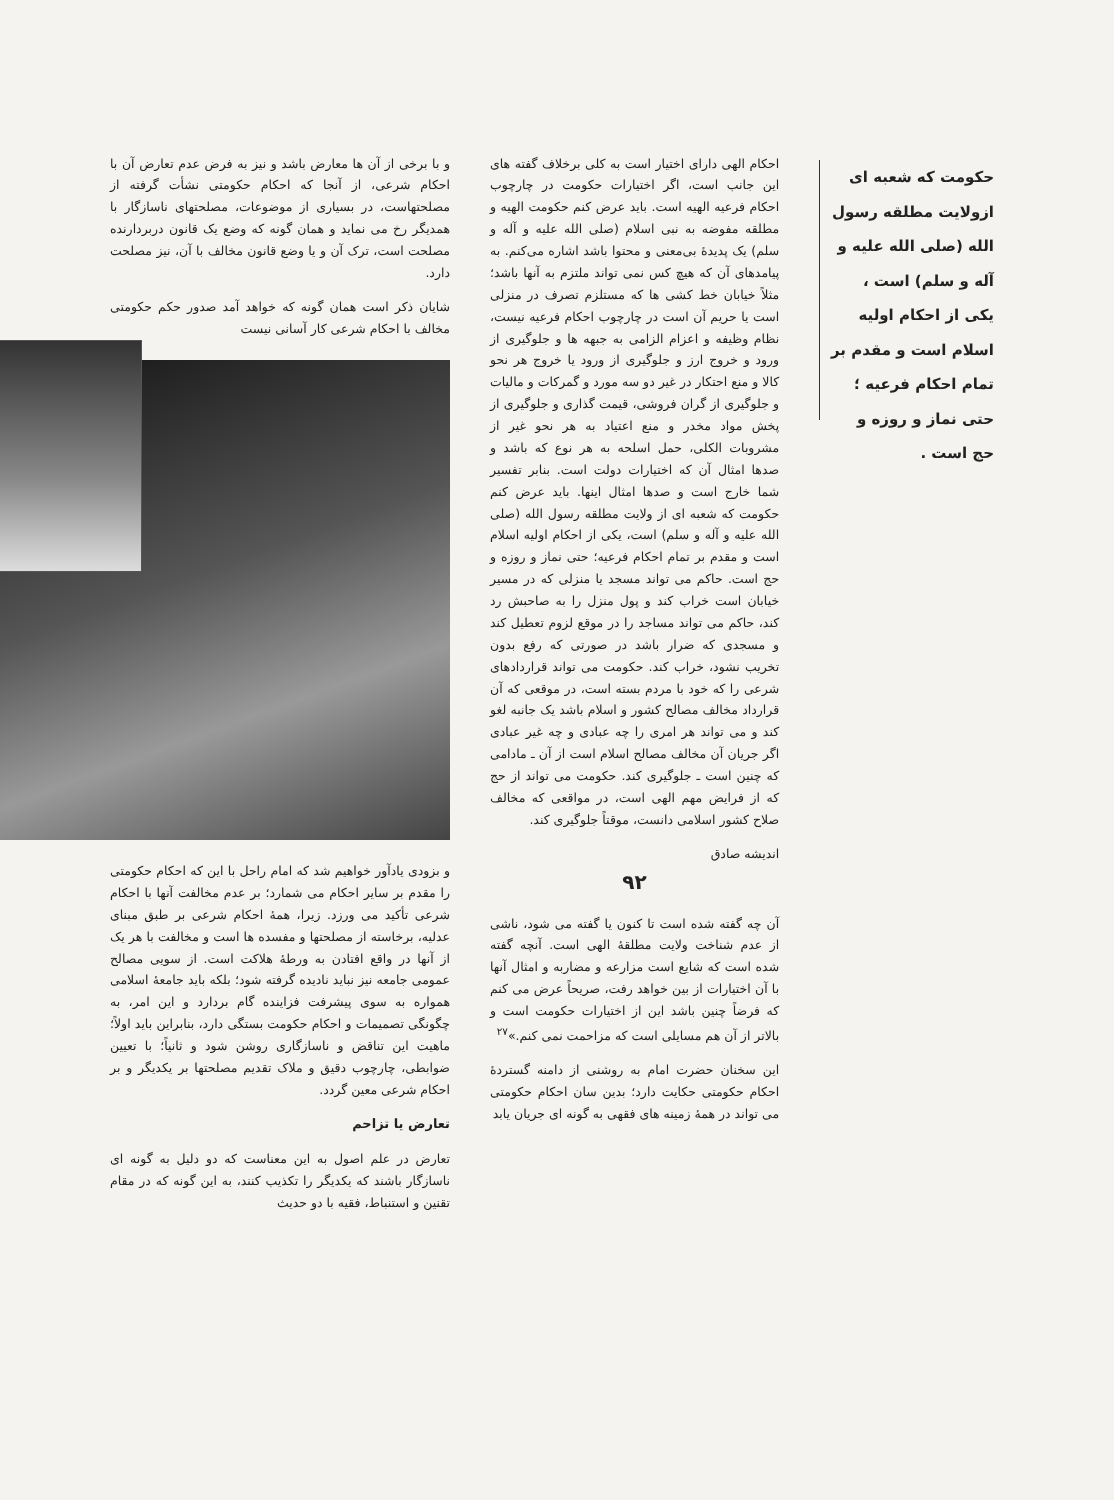حکومت که شعبه ای ازولایت مطلقه رسول الله (صلی الله علیه و آله و سلم) است ، یکی از احکام اولیه اسلام است و مقدم بر تمام احکام فرعیه ؛ حتی نماز و روزه و حج است .
احکام الهی دارای اختیار است به کلی برخلاف گفته های این جانب است، اگر اختیارات حکومت در چارچوب احکام فرعیه الهیه است. باید عرض کنم حکومت الهیه و مطلقه مفوضه به نبی اسلام (صلی الله علیه و آله و سلم) یک پدیدهٔ بی‌معنی و محتوا باشد اشاره می‌کنم. به پیامدهای آن که هیچ کس نمی تواند ملتزم به آنها باشد؛ مثلاً خیابان خط کشی ها که مستلزم تصرف در منزلی است یا حریم آن است در چارچوب احکام فرعیه نیست، نظام وظیفه و اعزام الزامی به جبهه ها و جلوگیری از ورود و خروج ارز و جلوگیری از ورود یا خروج هر نحو کالا و منع احتکار در غیر دو سه مورد و گمرکات و مالیات و جلوگیری از گران فروشی، قیمت گذاری و جلوگیری از پخش مواد مخدر و منع اعتیاد به هر نحو غیر از مشروبات الکلی، حمل اسلحه به هر نوع که باشد و صدها امثال آن که اختیارات دولت است. بنابر تفسیر شما خارج است و صدها امثال اینها. باید عرض کنم حکومت که شعبه ای از ولایت مطلقه رسول الله (صلی الله علیه و آله و سلم) است، یکی از احکام اولیه اسلام است و مقدم بر تمام احکام فرعیه؛ حتی نماز و روزه و حج است. حاکم می تواند مسجد یا منزلی که در مسیر خیابان است خراب کند و پول منزل را به صاحبش رد کند، حاکم می تواند مساجد را در موقع لزوم تعطیل کند و مسجدی که ضرار باشد در صورتی که رفع بدون تخریب نشود، خراب کند. حکومت می تواند قراردادهای شرعی را که خود با مردم بسته است، در موقعی که آن قرارداد مخالف مصالح کشور و اسلام باشد یک جانبه لغو کند و می تواند هر امری را چه عبادی و چه غیر عبادی اگر جریان آن مخالف مصالح اسلام است از آن ـ مادامی که چنین است ـ جلوگیری کند. حکومت می تواند از حج که از فرایض مهم الهی است، در مواقعی که مخالف صلاح کشور اسلامی دانست، موقتاً جلوگیری کند.
اندیشه صادق
۹۲
آن چه گفته شده است تا کنون یا گفته می شود، ناشی از عدم شناخت ولایت مطلقهٔ الهی است. آنچه گفته شده است که شایع است مزارعه و مضاربه و امثال آنها با آن اختیارات از بین خواهد رفت، صریحاً عرض می کنم که فرضاً چنین باشد این از اختیارات حکومت است و بالاتر از آن هم مسایلی است که مزاحمت نمی کنم.»<sup>۲۷</sup>
این سخنان حضرت امام به روشنی از دامنه گستردهٔ احکام حکومتی حکایت دارد؛ بدین سان احکام حکومتی می تواند در همهٔ زمینه های فقهی به گونه ای جریان یابد
و با برخی از آن ها معارض باشد و نیز به فرض عدم تعارض آن با احکام شرعی، از آنجا که احکام حکومتی نشأت گرفته از مصلحتهاست، در بسیاری از موضوعات، مصلحتهای ناسازگار با همدیگر رخ می نماید و همان گونه که وضع یک قانون دربردارنده مصلحت است، ترک آن و یا وضع قانون مخالف با آن، نیز مصلحت دارد.
شایان ذکر است همان گونه که خواهد آمد صدور حکم حکومتی مخالف با احکام شرعی کار آسانی نیست
و بزودی یادآور خواهیم شد که امام راحل با این که احکام حکومتی را مقدم بر سایر احکام می شمارد؛ بر عدم مخالفت آنها با احکام شرعی تأکید می ورزد. زیرا، همهٔ احکام شرعی بر طبق مبنای عدلیه، برخاسته از مصلحتها و مفسده ها است و مخالفت با هر یک از آنها در واقع افتادن به ورطهٔ هلاکت است. از سویی مصالح عمومی جامعه نیز نباید نادیده گرفته شود؛ بلکه باید جامعهٔ اسلامی همواره به سوی پیشرفت فزاینده گام بردارد و این امر، به چگونگی تصمیمات و احکام حکومت بستگی دارد، بنابراین باید اولاً؛ ماهیت این تناقض و ناسازگاری روشن شود و ثانیاً؛ با تعیین ضوابطی، چارچوب دقیق و ملاک تقدیم مصلحتها بر یکدیگر و بر احکام شرعی معین گردد.
تعارض یا تزاحم
تعارض در علم اصول به این معناست که دو دلیل به گونه ای ناسازگار باشند که یکدیگر را تکذیب کنند، به این گونه که در مقام تقنین و استنباط، فقیه با دو حدیث